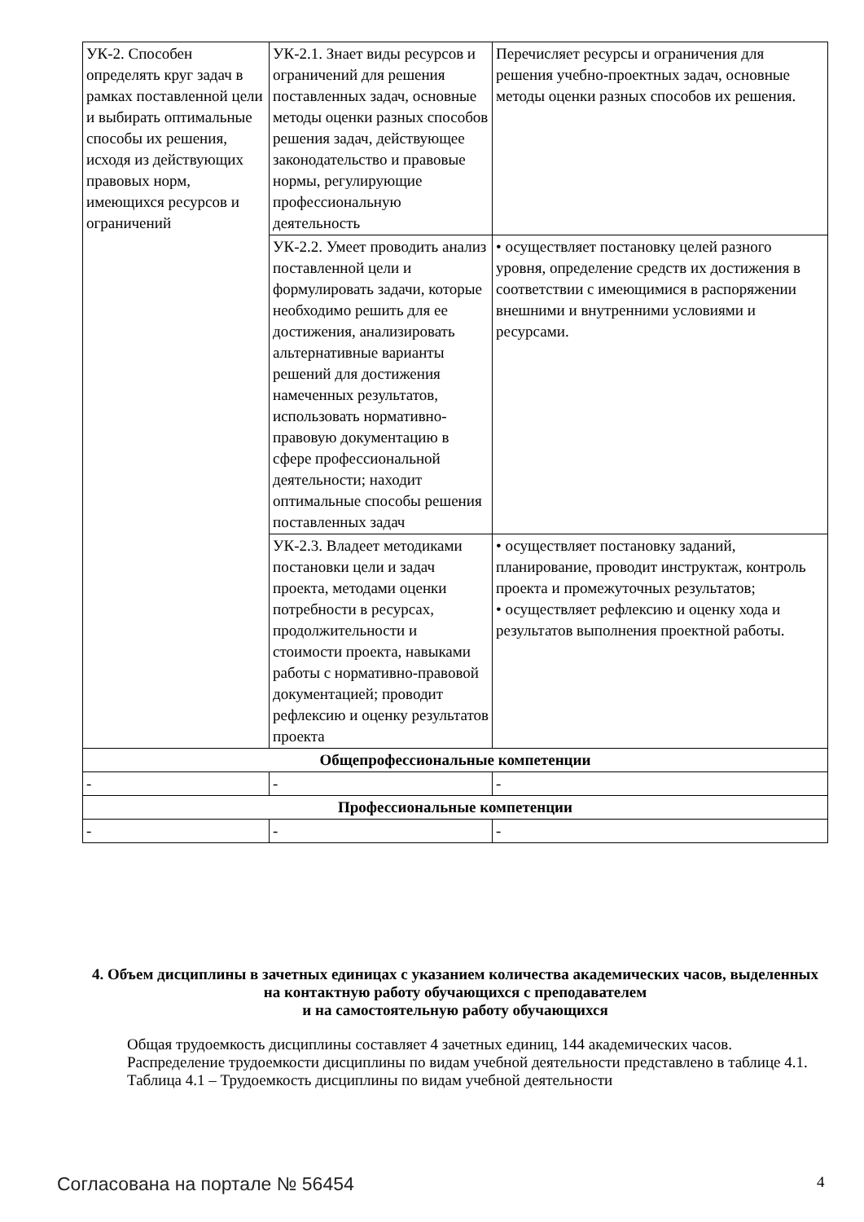| УК-2. Способен определять круг задач в рамках поставленной цели и выбирать оптимальные способы их решения, исходя из действующих правовых норм, имеющихся ресурсов и ограничений | УК-2.1. Знает виды ресурсов и ограничений для решения поставленных задач, основные методы оценки разных способов решения задач, действующее законодательство и правовые нормы, регулирующие профессиональную деятельность | Перечисляет ресурсы и ограничения для решения учебно-проектных задач, основные методы оценки разных способов их решения. |
| | УК-2.2. Умеет проводить анализ поставленной цели и формулировать задачи, которые необходимо решить для ее достижения, анализировать альтернативные варианты решений для достижения намеченных результатов, использовать нормативно-правовую документацию в сфере профессиональной деятельности; находит оптимальные способы решения поставленных задач | • осуществляет постановку целей разного уровня, определение средств их достижения в соответствии с имеющимися в распоряжении внешними и внутренними условиями и ресурсами. |
| | УК-2.3. Владеет методиками постановки цели и задач проекта, методами оценки потребности в ресурсах, продолжительности и стоимости проекта, навыками работы с нормативно-правовой документацией; проводит рефлексию и оценку результатов проекта | • осуществляет постановку заданий, планирование, проводит инструктаж, контроль проекта и промежуточных результатов; • осуществляет рефлексию и оценку хода и результатов выполнения проектной работы. |
| Общепрофессиональные компетенции | | |
| - | - | - |
| Профессиональные компетенции | | |
| - | - | - |
4. Объем дисциплины в зачетных единицах с указанием количества академических часов, выделенных на контактную работу обучающихся с преподавателем
и на самостоятельную работу обучающихся
Общая трудоемкость дисциплины составляет 4 зачетных единиц, 144 академических часов.
Распределение трудоемкости дисциплины по видам учебной деятельности представлено в таблице 4.1.
Таблица 4.1 – Трудоемкость дисциплины по видам учебной деятельности
Согласована на портале № 56454 4